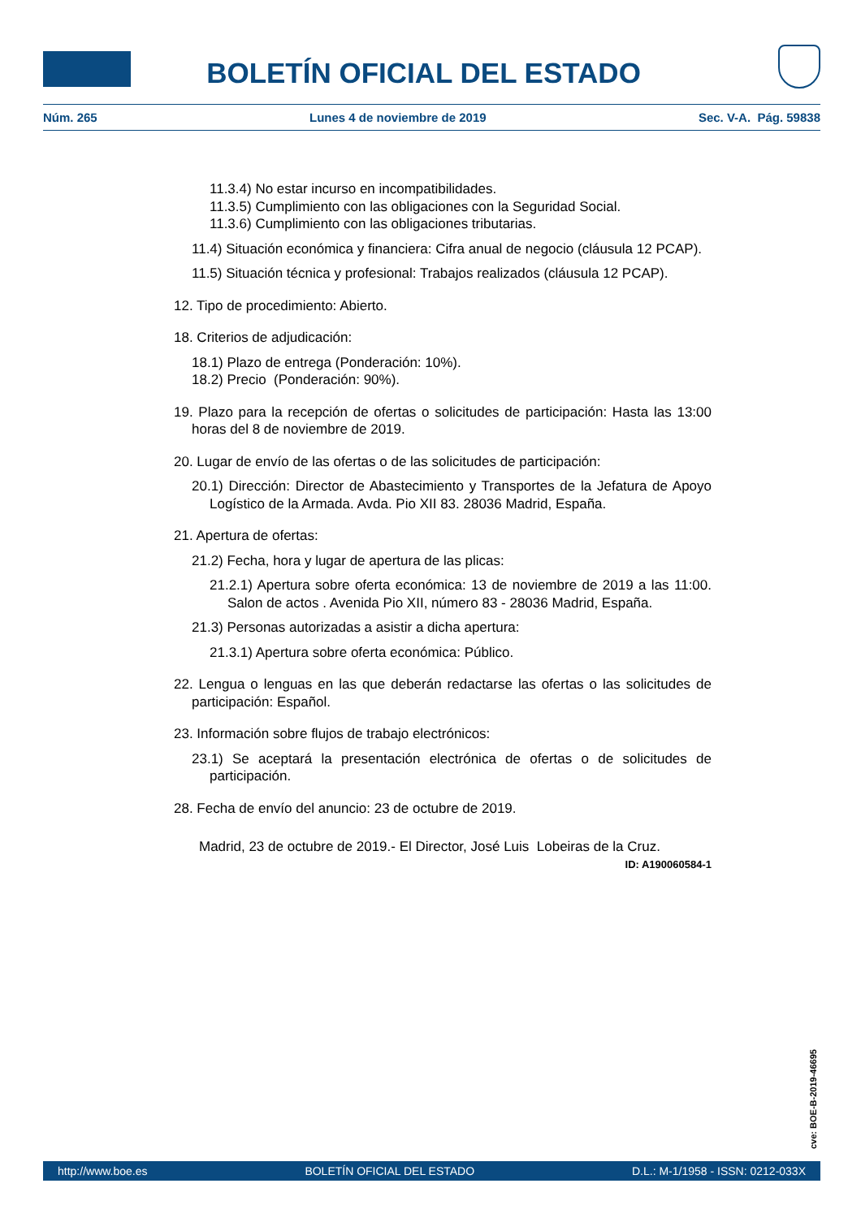BOLETÍN OFICIAL DEL ESTADO
Núm. 265 Lunes 4 de noviembre de 2019 Sec. V-A. Pág. 59838
11.3.4) No estar incurso en incompatibilidades.
11.3.5) Cumplimiento con las obligaciones con la Seguridad Social.
11.3.6) Cumplimiento con las obligaciones tributarias.
11.4) Situación económica y financiera: Cifra anual de negocio (cláusula 12 PCAP).
11.5) Situación técnica y profesional: Trabajos realizados (cláusula 12 PCAP).
12. Tipo de procedimiento: Abierto.
18. Criterios de adjudicación:
18.1) Plazo de entrega (Ponderación: 10%).
18.2) Precio (Ponderación: 90%).
19. Plazo para la recepción de ofertas o solicitudes de participación: Hasta las 13:00 horas del 8 de noviembre de 2019.
20. Lugar de envío de las ofertas o de las solicitudes de participación:
20.1) Dirección: Director de Abastecimiento y Transportes de la Jefatura de Apoyo Logístico de la Armada. Avda. Pio XII 83. 28036 Madrid, España.
21. Apertura de ofertas:
21.2) Fecha, hora y lugar de apertura de las plicas:
21.2.1) Apertura sobre oferta económica: 13 de noviembre de 2019 a las 11:00. Salon de actos . Avenida Pio XII, número 83 - 28036 Madrid, España.
21.3) Personas autorizadas a asistir a dicha apertura:
21.3.1) Apertura sobre oferta económica: Público.
22. Lengua o lenguas en las que deberán redactarse las ofertas o las solicitudes de participación: Español.
23. Información sobre flujos de trabajo electrónicos:
23.1) Se aceptará la presentación electrónica de ofertas o de solicitudes de participación.
28. Fecha de envío del anuncio: 23 de octubre de 2019.
Madrid, 23 de octubre de 2019.- El Director, José Luis Lobeiras de la Cruz.
ID: A190060584-1
cve: BOE-B-2019-46695
http://www.boe.es BOLETÍN OFICIAL DEL ESTADO D.L.: M-1/1958 - ISSN: 0212-033X